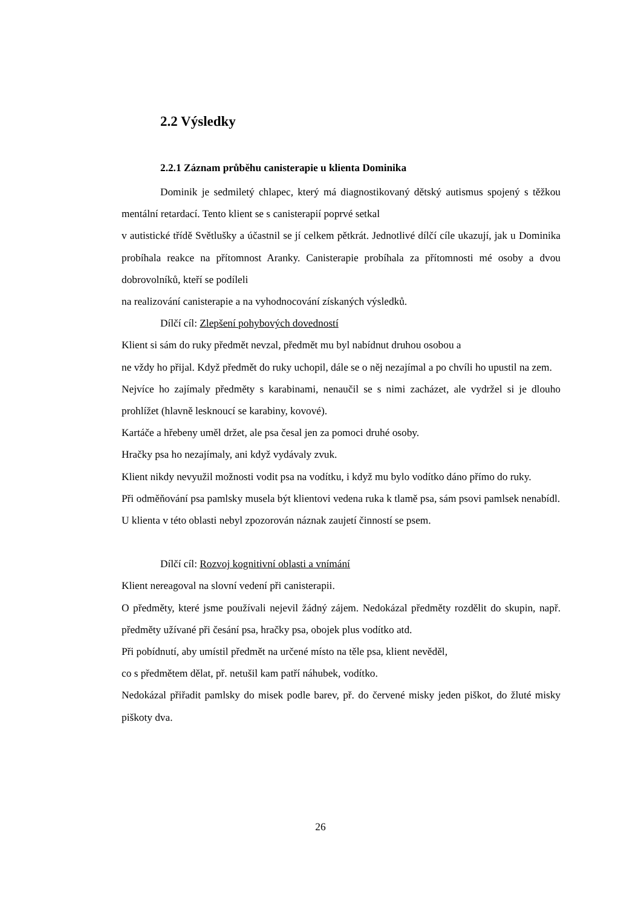2.2 Výsledky
2.2.1 Záznam průběhu canisterapie u klienta Dominika
Dominik je sedmiletý chlapec, který má diagnostikovaný dětský autismus spojený s těžkou mentální retardací. Tento klient se s canisterapií poprvé setkal
v autistické třídě Světlušky a účastnil se jí celkem pětkrát. Jednotlivé dílčí cíle ukazují, jak u Dominika probíhala reakce na přítomnost Aranky. Canisterapie probíhala za přítomnosti mé osoby a dvou dobrovolníků, kteří se podíleli
na realizování canisterapie a na vyhodnocování získaných výsledků.
Dílčí cíl: Zlepšení pohybových dovedností
Klient si sám do ruky předmět nevzal, předmět mu byl nabídnut druhou osobou a
ne vždy ho přijal. Když předmět do ruky uchopil, dále se o něj nezajímal a po chvíli ho upustil na zem.
Nejvíce ho zajímaly předměty s karabinami, nenaučil se s nimi zacházet, ale vydržel si je dlouho prohlížet (hlavně lesknoucí se karabiny, kovové).
Kartáče a hřebeny uměl držet, ale psa česal jen za pomoci druhé osoby.
Hračky psa ho nezajímaly, ani když vydávaly zvuk.
Klient nikdy nevyužil možnosti vodit psa na vodítku, i když mu bylo vodítko dáno přímo do ruky.
Při odměňování psa pamlsky musela být klientovi vedena ruka k tlamě psa, sám psovi pamlsek nenabídl.
U klienta v této oblasti nebyl zpozorován náznak zaujetí činností se psem.
Dílčí cíl: Rozvoj kognitivní oblasti a vnímání
Klient nereagoval na slovní vedení při canisterapii.
O předměty, které jsme používali nejevil žádný zájem. Nedokázal předměty rozdělit do skupin, např. předměty užívané při česání psa, hračky psa, obojek plus vodítko atd.
Při pobídnutí, aby umístil předmět na určené místo na těle psa, klient nevěděl,
co s předmětem dělat, př. netušil kam patří náhubek, vodítko.
Nedokázal přiřadit pamlsky do misek podle barev, př. do červené misky jeden piškot, do žluté misky piškoty dva.
26